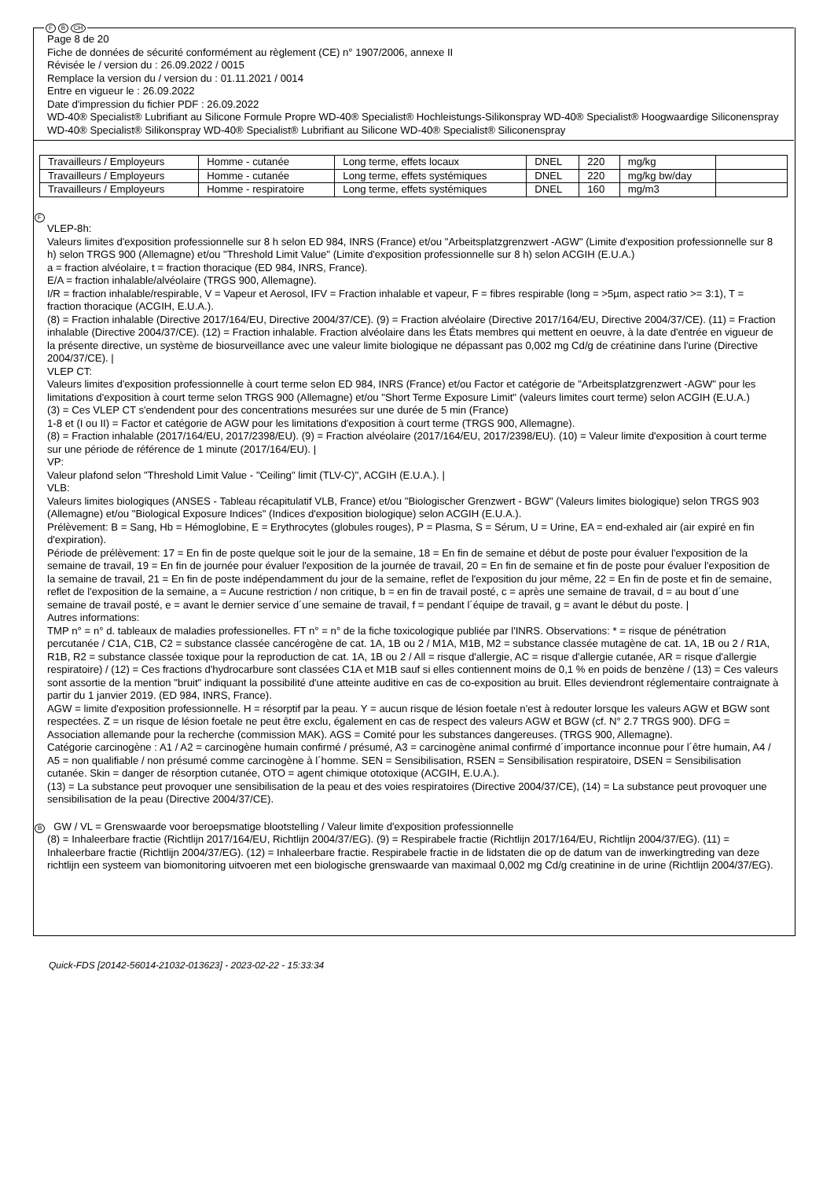F B CH
Page 8 de 20
Fiche de données de sécurité conformément au règlement (CE) n° 1907/2006, annexe II
Révisée le / version du : 26.09.2022 / 0015
Remplace la version du / version du : 01.11.2021 / 0014
Entre en vigueur le : 26.09.2022
Date d'impression du fichier PDF : 26.09.2022
WD-40® Specialist® Lubrifiant au Silicone Formule Propre WD-40® Specialist® Hochleistungs-Silikonspray WD-40® Specialist® Hoogwaardige Siliconenspray
WD-40® Specialist® Silikonspray WD-40® Specialist® Lubrifiant au Silicone WD-40® Specialist® Siliconenspray
| Travailleurs / Employeurs | Homme - cutanée | Long terme, effets locaux | DNEL | 220 | mg/kg | |
| Travailleurs / Employeurs | Homme - cutanée | Long terme, effets systémiques | DNEL | 220 | mg/kg bw/day | |
| Travailleurs / Employeurs | Homme - respiratoire | Long terme, effets systémiques | DNEL | 160 | mg/m3 | |
F
VLEP-8h:
Valeurs limites d'exposition professionnelle sur 8 h selon ED 984, INRS (France) et/ou "Arbeitsplatzgrenzwert -AGW" (Limite d'exposition professionnelle sur 8 h) selon TRGS 900 (Allemagne) et/ou "Threshold Limit Value" (Limite d'exposition professionnelle sur 8 h) selon ACGIH (E.U.A.)
a = fraction alvéolaire, t = fraction thoracique (ED 984, INRS, France).
E/A = fraction inhalable/alvéolaire (TRGS 900, Allemagne).
I/R = fraction inhalable/respirable, V = Vapeur et Aerosol, IFV = Fraction inhalable et vapeur, F = fibres respirable (long = >5µm, aspect ratio >= 3:1), T = fraction thoracique (ACGIH, E.U.A.).
(8) = Fraction inhalable (Directive 2017/164/EU, Directive 2004/37/CE). (9) = Fraction alvéolaire (Directive 2017/164/EU, Directive 2004/37/CE). (11) = Fraction inhalable (Directive 2004/37/CE). (12) = Fraction inhalable. Fraction alvéolaire dans les États membres qui mettent en oeuvre, à la date d'entrée en vigueur de la présente directive, un système de biosurveillance avec une valeur limite biologique ne dépassant pas 0,002 mg Cd/g de créatinine dans l'urine (Directive 2004/37/CE). |
VLEP CT:
Valeurs limites d'exposition professionnelle à court terme selon ED 984, INRS (France) et/ou Factor et catégorie de "Arbeitsplatzgrenzwert -AGW" pour les limitations d'exposition à court terme selon TRGS 900 (Allemagne) et/ou "Short Terme Exposure Limit" (valeurs limites court terme) selon ACGIH (E.U.A.)
(3) = Ces VLEP CT s'endendent pour des concentrations mesurées sur une durée de 5 min (France)
1-8 et (I ou II) = Factor et catégorie de AGW pour les limitations d'exposition à court terme (TRGS 900, Allemagne).
(8) = Fraction inhalable (2017/164/EU, 2017/2398/EU). (9) = Fraction alvéolaire (2017/164/EU, 2017/2398/EU). (10) = Valeur limite d'exposition à court terme sur une période de référence de 1 minute (2017/164/EU). |
VP:
Valeur plafond selon "Threshold Limit Value - "Ceiling" limit (TLV-C)", ACGIH (E.U.A.). |
VLB:
Valeurs limites biologiques (ANSES - Tableau récapitulatif VLB, France) et/ou "Biologischer Grenzwert - BGW" (Valeurs limites biologique) selon TRGS 903 (Allemagne) et/ou "Biological Exposure Indices" (Indices d'exposition biologique) selon ACGIH (E.U.A.).
Prélèvement: B = Sang, Hb = Hémoglobine, E = Erythrocytes (globules rouges), P = Plasma, S = Sérum, U = Urine, EA = end-exhaled air (air expiré en fin d'expiration).
Période de prélèvement: 17 = En fin de poste quelque soit le jour de la semaine, 18 = En fin de semaine et début de poste pour évaluer l'exposition de la semaine de travail, 19 = En fin de journée pour évaluer l'exposition de la journée de travail, 20 = En fin de semaine et fin de poste pour évaluer l'exposition de la semaine de travail, 21 = En fin de poste indépendamment du jour de la semaine, reflet de l'exposition du jour même, 22 = En fin de poste et fin de semaine, reflet de l'exposition de la semaine, a = Aucune restriction / non critique, b = en fin de travail posté, c = après une semaine de travail, d = au bout d´une semaine de travail posté, e = avant le dernier service d´une semaine de travail, f = pendant l´équipe de travail, g = avant le début du poste. |
Autres informations:
TMP n° = n° d. tableaux de maladies professionelles. FT n° = n° de la fiche toxicologique publiée par l'INRS. Observations: * = risque de pénétration percutanée / C1A, C1B, C2 = substance classée cancérogène de cat. 1A, 1B ou 2 / M1A, M1B, M2 = substance classée mutagène de cat. 1A, 1B ou 2 / R1A, R1B, R2 = substance classée toxique pour la reproduction de cat. 1A, 1B ou 2 / All = risque d'allergie, AC = risque d'allergie cutanée, AR = risque d'allergie respiratoire) / (12) = Ces fractions d'hydrocarbure sont classées C1A et M1B sauf si elles contiennent moins de 0,1 % en poids de benzène / (13) = Ces valeurs sont assortie de la mention "bruit" indiquant la possibilité d'une atteinte auditive en cas de co-exposition au bruit. Elles deviendront réglementaire contraignate à partir du 1 janvier 2019. (ED 984, INRS, France).
AGW = limite d'exposition professionnelle. H = résorptif par la peau. Y = aucun risque de lésion foetale n'est à redouter lorsque les valeurs AGW et BGW sont respectées. Z = un risque de lésion foetale ne peut être exclu, également en cas de respect des valeurs AGW et BGW (cf. N° 2.7 TRGS 900). DFG = Association allemande pour la recherche (commission MAK). AGS = Comité pour les substances dangereuses. (TRGS 900, Allemagne).
Catégorie carcinogène : A1 / A2 = carcinogène humain confirmé / présumé, A3 = carcinogène animal confirmé d´importance inconnue pour l´être humain, A4 / A5 = non qualifiable / non présumé comme carcinogène à l´homme. SEN = Sensibilisation, RSEN = Sensibilisation respiratoire, DSEN = Sensibilisation cutanée. Skin = danger de résorption cutanée, OTO = agent chimique ototoxique (ACGIH, E.U.A.).
(13) = La substance peut provoquer une sensibilisation de la peau et des voies respiratoires (Directive 2004/37/CE), (14) = La substance peut provoquer une sensibilisation de la peau (Directive 2004/37/CE).
B GW / VL = Grenswaarde voor beroepsmatige blootstelling / Valeur limite d'exposition professionnelle
(8) = Inhaleerbare fractie (Richtlijn 2017/164/EU, Richtlijn 2004/37/EG). (9) = Respirabele fractie (Richtlijn 2017/164/EU, Richtlijn 2004/37/EG). (11) = Inhaleerbare fractie (Richtlijn 2004/37/EG). (12) = Inhaleerbare fractie. Respirabele fractie in de lidstaten die op de datum van de inwerkingtreding van deze richtlijn een systeem van biomonitoring uitvoeren met een biologische grenswaarde van maximaal 0,002 mg Cd/g creatinine in de urine (Richtlijn 2004/37/EG).
Quick-FDS [20142-56014-21032-013623] - 2023-02-22 - 15:33:34